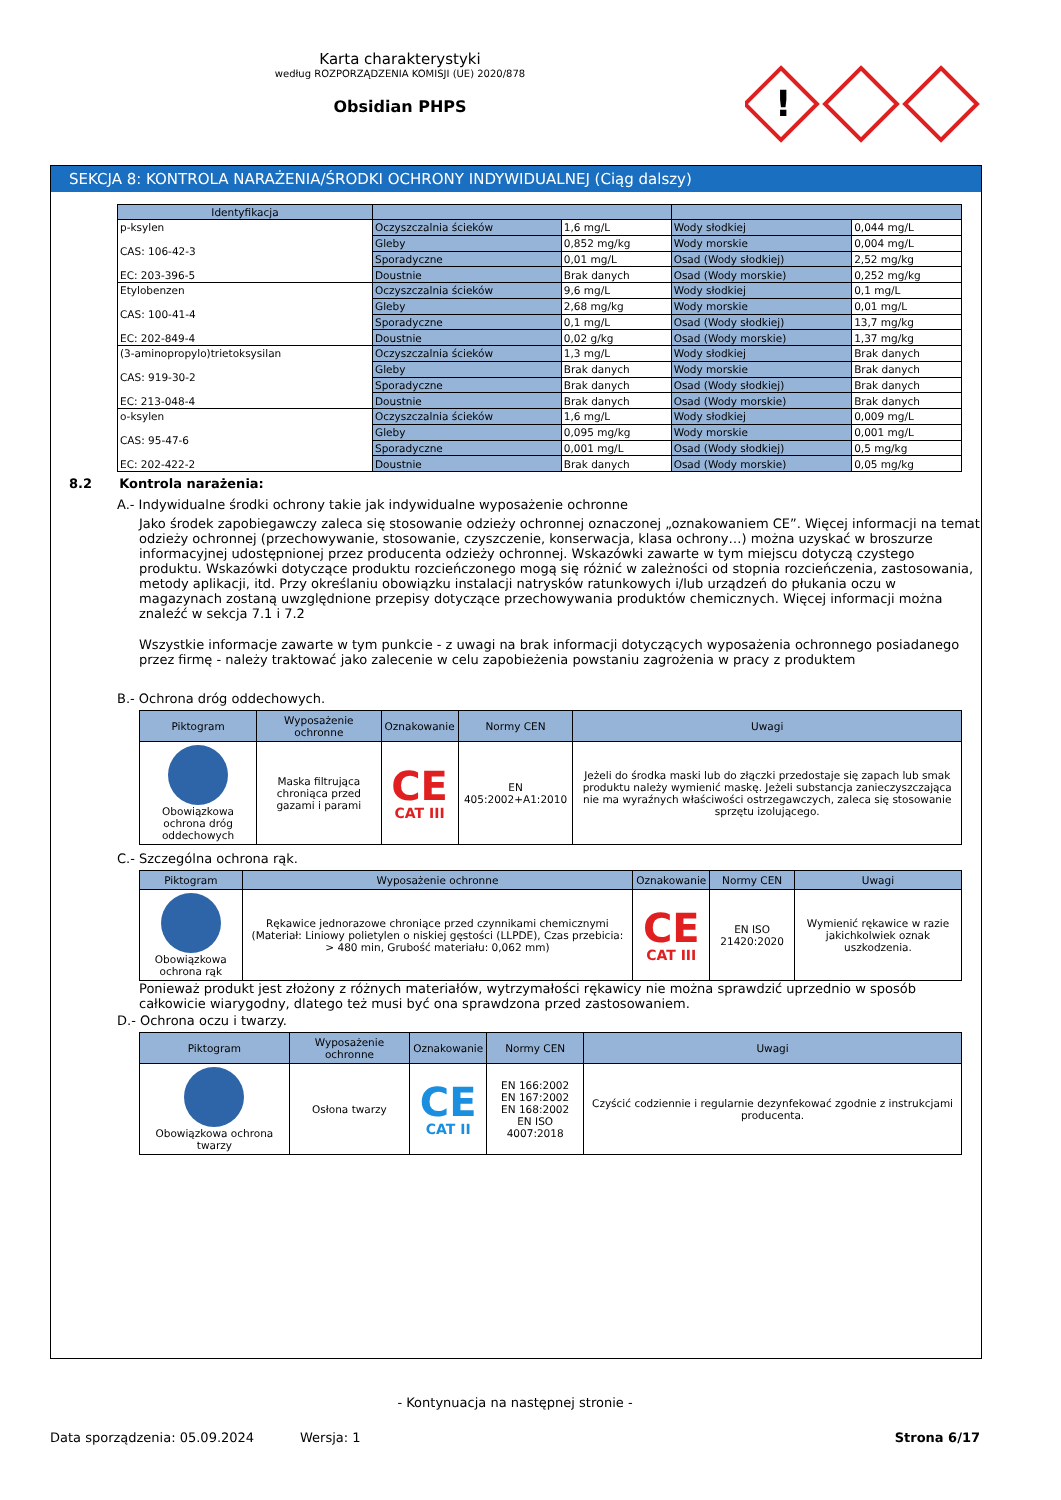Karta charakterystyki
według ROZPORZĄDZENIA KOMISJI (UE) 2020/878
Obsidian PHPS
!
SEKCJA 8: KONTROLA NARAŻENIA/ŚRODKI OCHRONY INDYWIDUALNEJ (Ciąg dalszy)
| Identyfikacja | | | | |
| --- | --- | --- | --- | --- |
| p-ksylen CAS: 106-42-3 EC: 203-396-5 | Oczyszczalnia ścieków | 1,6 mg/L | Wody słodkiej | 0,044 mg/L |
| | Gleby | 0,852 mg/kg | Wody morskie | 0,004 mg/L |
| | Sporadyczne | 0,01 mg/L | Osad (Wody słodkiej) | 2,52 mg/kg |
| | Doustnie | Brak danych | Osad (Wody morskie) | 0,252 mg/kg |
| Etylobenzen CAS: 100-41-4 EC: 202-849-4 | Oczyszczalnia ścieków | 9,6 mg/L | Wody słodkiej | 0,1 mg/L |
| | Gleby | 2,68 mg/kg | Wody morskie | 0,01 mg/L |
| | Sporadyczne | 0,1 mg/L | Osad (Wody słodkiej) | 13,7 mg/kg |
| | Doustnie | 0,02 g/kg | Osad (Wody morskie) | 1,37 mg/kg |
| (3-aminopropylo)trietoksysilan CAS: 919-30-2 EC: 213-048-4 | Oczyszczalnia ścieków | 1,3 mg/L | Wody słodkiej | Brak danych |
| | Gleby | Brak danych | Wody morskie | Brak danych |
| | Sporadyczne | Brak danych | Osad (Wody słodkiej) | Brak danych |
| | Doustnie | Brak danych | Osad (Wody morskie) | Brak danych |
| o-ksylen CAS: 95-47-6 EC: 202-422-2 | Oczyszczalnia ścieków | 1,6 mg/L | Wody słodkiej | 0,009 mg/L |
| | Gleby | 0,095 mg/kg | Wody morskie | 0,001 mg/L |
| | Sporadyczne | 0,001 mg/L | Osad (Wody słodkiej) | 0,5 mg/kg |
| | Doustnie | Brak danych | Osad (Wody morskie) | 0,05 mg/kg |
8.2 Kontrola narażenia:
A.- Indywidualne środki ochrony takie jak indywidualne wyposażenie ochronne
Jako środek zapobiegawczy zaleca się stosowanie odzieży ochronnej oznaczonej „oznakowaniem CE”. Więcej informacji na temat odzieży ochronnej (przechowywanie, stosowanie, czyszczenie, konserwacja, klasa ochrony…) można uzyskać w broszurze informacyjnej udostępnionej przez producenta odzieży ochronnej. Wskazówki zawarte w tym miejscu dotyczą czystego produktu. Wskazówki dotyczące produktu rozcieńczonego mogą się różnić w zależności od stopnia rozcieńczenia, zastosowania, metody aplikacji, itd. Przy określaniu obowiązku instalacji natrysków ratunkowych i/lub urządzeń do płukania oczu w magazynach zostaną uwzględnione przepisy dotyczące przechowywania produktów chemicznych. Więcej informacji można znaleźć w sekcja 7.1 i 7.2
Wszystkie informacje zawarte w tym punkcie - z uwagi na brak informacji dotyczących wyposażenia ochronnego posiadanego przez firmę - należy traktować jako zalecenie w celu zapobieżenia powstaniu zagrożenia w pracy z produktem
B.- Ochrona dróg oddechowych.
| Piktogram | Wyposażenie ochronne | Oznakowanie | Normy CEN | Uwagi |
| --- | --- | --- | --- | --- |
| Obowiązkowa ochrona dróg oddechowych | Maska filtrująca chroniąca przed gazami i parami | CE CAT III | EN 405:2002+A1:2010 | Jeżeli do środka maski lub do złączki przedostaje się zapach lub smak produktu należy wymienić maskę. Jeżeli substancja zanieczyszczająca nie ma wyraźnych właściwości ostrzegawczych, zaleca się stosowanie sprzętu izolującego. |
C.- Szczególna ochrona rąk.
| Piktogram | Wyposażenie ochronne | Oznakowanie | Normy CEN | Uwagi |
| --- | --- | --- | --- | --- |
| Obowiązkowa ochrona rąk | Rękawice jednorazowe chroniące przed czynnikami chemicznymi (Materiał: Liniowy polietylen o niskiej gęstości (LLPDE), Czas przebicia: > 480 min, Grubość materiału: 0,062 mm) | CE CAT III | EN ISO 21420:2020 | Wymienić rękawice w razie jakichkolwiek oznak uszkodzenia. |
Ponieważ produkt jest złożony z różnych materiałów, wytrzymałości rękawicy nie można sprawdzić uprzednio w sposób całkowicie wiarygodny, dlatego też musi być ona sprawdzona przed zastosowaniem.
D.- Ochrona oczu i twarzy.
| Piktogram | Wyposażenie ochronne | Oznakowanie | Normy CEN | Uwagi |
| --- | --- | --- | --- | --- |
| Obowiązkowa ochrona twarzy | Osłona twarzy | CE CAT II | EN 166:2002 EN 167:2002 EN 168:2002 EN ISO 4007:2018 | Czyścić codziennie i regularnie dezynfekować zgodnie z instrukcjami producenta. |
- Kontynuacja na następnej stronie -
Data sporządzenia: 05.09.2024 Wersja: 1 Strona 6/17